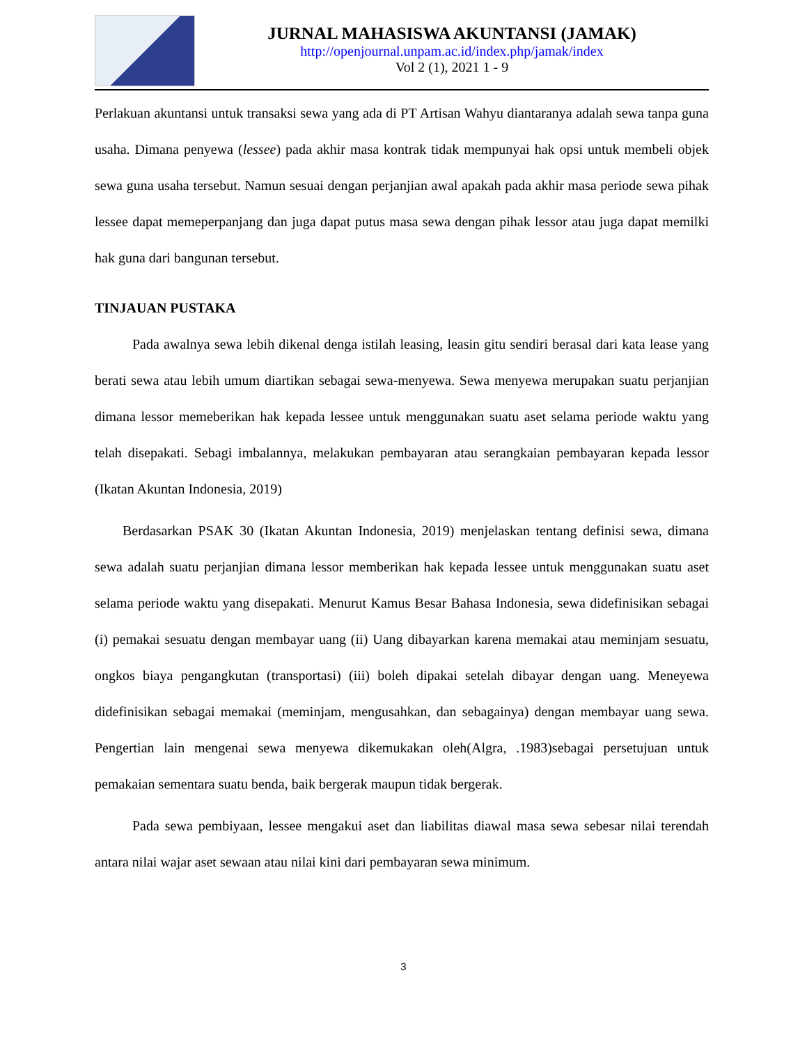JURNAL MAHASISWA AKUNTANSI (JAMAK)
http://openjournal.unpam.ac.id/index.php/jamak/index
Vol 2 (1), 2021 1 - 9
Perlakuan akuntansi untuk transaksi sewa yang ada di PT Artisan Wahyu diantaranya adalah sewa tanpa guna usaha. Dimana penyewa (lessee) pada akhir masa kontrak tidak mempunyai hak opsi untuk membeli objek sewa guna usaha tersebut. Namun sesuai dengan perjanjian awal apakah pada akhir masa periode sewa pihak lessee dapat memeperpanjang dan juga dapat putus masa sewa dengan pihak lessor atau juga dapat memilki hak guna dari bangunan tersebut.
TINJAUAN PUSTAKA
Pada awalnya sewa lebih dikenal denga istilah leasing, leasin gitu sendiri berasal dari kata lease yang berati sewa atau lebih umum diartikan sebagai sewa-menyewa. Sewa menyewa merupakan suatu perjanjian dimana lessor memeberikan hak kepada lessee untuk menggunakan suatu aset selama periode waktu yang telah disepakati. Sebagi imbalannya, melakukan pembayaran atau serangkaian pembayaran kepada lessor (Ikatan Akuntan Indonesia, 2019)
Berdasarkan PSAK 30 (Ikatan Akuntan Indonesia, 2019) menjelaskan tentang definisi sewa, dimana sewa adalah suatu perjanjian dimana lessor memberikan hak kepada lessee untuk menggunakan suatu aset selama periode waktu yang disepakati. Menurut Kamus Besar Bahasa Indonesia, sewa didefinisikan sebagai (i) pemakai sesuatu dengan membayar uang (ii) Uang dibayarkan karena memakai atau meminjam sesuatu, ongkos biaya pengangkutan (transportasi) (iii) boleh dipakai setelah dibayar dengan uang. Meneyewa didefinisikan sebagai memakai (meminjam, mengusahkan, dan sebagainya) dengan membayar uang sewa. Pengertian lain mengenai sewa menyewa dikemukakan oleh(Algra, .1983)sebagai persetujuan untuk pemakaian sementara suatu benda, baik bergerak maupun tidak bergerak.
Pada sewa pembiyaan, lessee mengakui aset dan liabilitas diawal masa sewa sebesar nilai terendah antara nilai wajar aset sewaan atau nilai kini dari pembayaran sewa minimum.
3